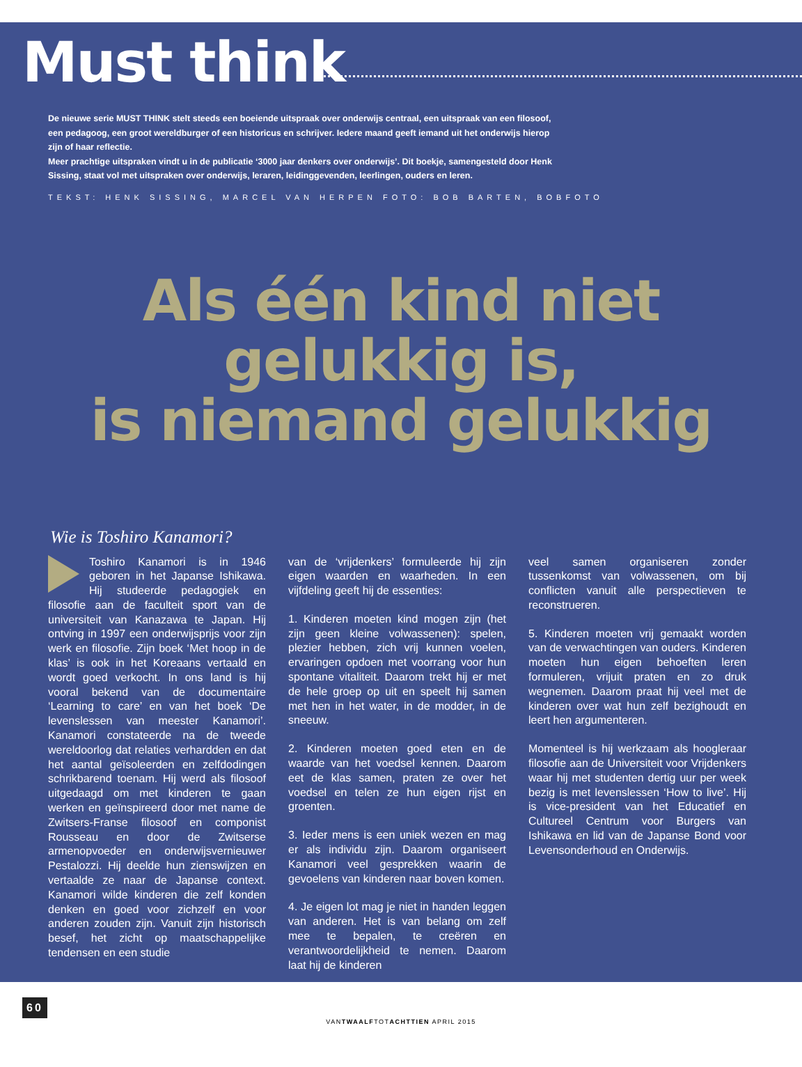Must think
De nieuwe serie MUST THINK stelt steeds een boeiende uitspraak over onderwijs centraal, een uitspraak van een filosoof, een pedagoog, een groot wereldburger of een historicus en schrijver. Iedere maand geeft iemand uit het onderwijs hierop zijn of haar reflectie.
Meer prachtige uitspraken vindt u in de publicatie ‘3000 jaar denkers over onderwijs’. Dit boekje, samengesteld door Henk Sissing, staat vol met uitspraken over onderwijs, leraren, leidinggevenden, leerlingen, ouders en leren.
TEKST: HENK SISSING, MARCEL VAN HERPEN FOTO: BOB BARTEN, BOBFOTO
Als één kind niet
gelukkig is,
is niemand gelukkig
Wie is Toshiro Kanamori?
Toshiro Kanamori is in 1946 geboren in het Japanse Ishikawa. Hij studeerde pedagogiek en filosofie aan de faculteit sport van de universiteit van Kanazawa te Japan. Hij ontving in 1997 een onderwijsprijs voor zijn werk en filosofie. Zijn boek ‘Met hoop in de klas’ is ook in het Koreaans vertaald en wordt goed verkocht. In ons land is hij vooral bekend van de documentaire ‘Learning to care’ en van het boek ‘De levenslessen van meester Kanamori’. Kanamori constateerde na de tweede wereldoorlog dat relaties verhardden en dat het aantal geïsoleerden en zelfdodingen schrikbarend toenam. Hij werd als filosoof uitgedaagd om met kinderen te gaan werken en geïnspireerd door met name de Zwitsers-Franse filosoof en componist Rousseau en door de Zwitserse armenopvoeder en onderwijsvernieuwer Pestalozzi. Hij deelde hun zienswijzen en vertaalde ze naar de Japanse context. Kanamori wilde kinderen die zelf konden denken en goed voor zichzelf en voor anderen zouden zijn. Vanuit zijn historisch besef, het zicht op maatschappelijke tendensen en een studie
van de ‘vrijdenkers’ formuleerde hij zijn eigen waarden en waarheden. In een vijfdeling geeft hij de essenties:
1. Kinderen moeten kind mogen zijn (het zijn geen kleine volwassenen): spelen, plezier hebben, zich vrij kunnen voelen, ervaringen opdoen met voorrang voor hun spontane vitaliteit. Daarom trekt hij er met de hele groep op uit en speelt hij samen met hen in het water, in de modder, in de sneeuw.
2. Kinderen moeten goed eten en de waarde van het voedsel kennen. Daarom eet de klas samen, praten ze over het voedsel en telen ze hun eigen rijst en groenten.
3. Ieder mens is een uniek wezen en mag er als individu zijn. Daarom organiseert Kanamori veel gesprekken waarin de gevoelens van kinderen naar boven komen.
4. Je eigen lot mag je niet in handen leggen van anderen. Het is van belang om zelf mee te bepalen, te creëren en verantwoordelijkheid te nemen. Daarom laat hij de kinderen
veel samen organiseren zonder tussenkomst van volwassenen, om bij conflicten vanuit alle perspectieven te reconstrueren.
5. Kinderen moeten vrij gemaakt worden van de verwachtingen van ouders. Kinderen moeten hun eigen behoeften leren formuleren, vrijuit praten en zo druk wegnemen. Daarom praat hij veel met de kinderen over wat hun zelf bezighoudt en leert hen argumenteren.
Momenteel is hij werkzaam als hoogleraar filosofie aan de Universiteit voor Vrijdenkers waar hij met studenten dertig uur per week bezig is met levenslessen ‘How to live’. Hij is vice-president van het Educatief en Cultureel Centrum voor Burgers van Ishikawa en lid van de Japanse Bond voor Levensonderhoud en Onderwijs.
60
VANTWAALFTOTACHTTIEN APRIL 2015